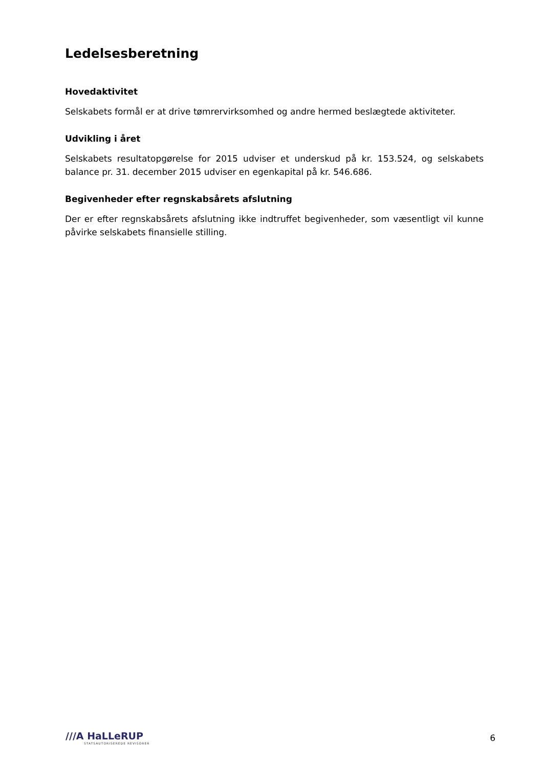Ledelsesberetning
Hovedaktivitet
Selskabets formål er at drive tømrervirksomhed og andre hermed beslægtede aktiviteter.
Udvikling i året
Selskabets resultatopgørelse for 2015 udviser et underskud på kr. 153.524, og selskabets balance pr. 31. december 2015 udviser en egenkapital på kr. 546.686.
Begivenheder efter regnskabsårets afslutning
Der er efter regnskabsårets afslutning ikke indtruffet begivenheder, som væsentligt vil kunne påvirke selskabets finansielle stilling.
///A HaLLeRUP
STATSAUTORISEREDE REVISORER
6